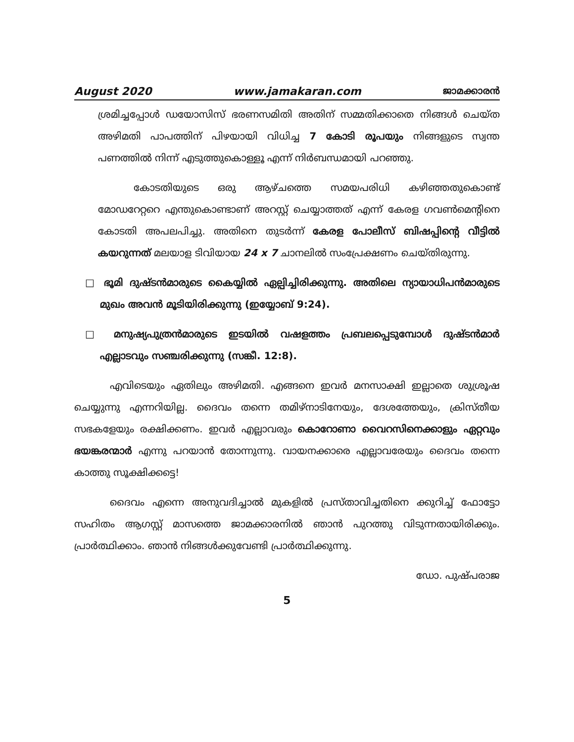August 2020 www.jamakaran.com ജാമക്കാരൻ
ശ്രമിച്ചപ്പോൾ ഡയോസിസ് ഭരണസമിതി അതിന് സമ്മതിക്കാതെ നിങ്ങൾ ചെയ്ത അഴിമതി പാപത്തിന് പിഴയായി വിധിച്ച 7 കോടി രൂപയും നിങ്ങളുടെ സ്വന്ത പണത്തിൽ നിന്ന് എടുത്തുകൊള്ളൂ എന്ന് നിർബന്ധമായി പറഞ്ഞു.
കോടതിയുടെ ഒരു ആഴ്ചത്തെ സമയപരിധി കഴിഞ്ഞതുകൊണ്ട് മോഡറേറ്ററെ എന്തുകൊണ്ടാണ് അറസ്റ്റ് ചെയ്യാത്തത് എന്ന് കേരള ഗവൺമെന്റിനെ കോടതി അപലപിച്ചു. അതിനെ തുടർന്ന് കേരള പോലീസ് ബിഷപ്പിന്റെ വീട്ടിൽ കയറുന്നത് മലയാള ടിവിയായ 24 x 7 ചാനലിൽ സംപ്രേക്ഷണം ചെയ്തിരുന്നു.
□ ഭൂമി ദുഷ്ടൻമാരുടെ കൈയ്യിൽ ഏല്പിച്ചിരിക്കുന്നു. അതിലെ ന്യായാധിപൻമാരുടെ മുഖം അവൻ മൂടിയിരിക്കുന്നു (ഇയ്യോബ് 9:24).
□ മനുഷ്യപുത്രൻമാരുടെ ഇടയിൽ വഷളത്തം പ്രബലപ്പെടുമ്പോൾ ദുഷ്ടൻമാർ എല്ലാടവും സഞ്ചരിക്കുന്നു (സങ്കീ. 12:8).
എവിടെയും ഏതിലും അഴിമതി. എങ്ങനെ ഇവർ മനസാക്ഷി ഇല്ലാതെ ശുശ്രൂഷ ചെയ്യുന്നു എന്നറിയില്ല. ദൈവം തന്നെ തമിഴ്നാടിനേയും, ദേശത്തേയും, ക്രിസ്തീയ സഭകളേയും രക്ഷിക്കണം. ഇവർ എല്ലാവരും കൊറോണാ വൈറസിനെക്കാളും ഏറ്റവും ഭയങ്കരന്മാർ എന്നു പറയാൻ തോന്നുന്നു. വായനക്കാരെ എല്ലാവരേയും ദൈവം തന്നെ കാത്തു സൂക്ഷിക്കട്ടെ!
ദൈവം എന്നെ അനുവദിച്ചാൽ മുകളിൽ പ്രസ്താവിച്ചതിനെ ക്കുറിച്ച് ഫോട്ടോ സഹിതം ആഗസ്റ്റ് മാസത്തെ ജാമക്കാരനിൽ ഞാൻ പുറത്തു വിടുന്നതായിരിക്കും. പ്രാർത്ഥിക്കാം. ഞാൻ നിങ്ങൾക്കുവേണ്ടി പ്രാർത്ഥിക്കുന്നു.
ഡോ. പുഷ്പരാജ
5